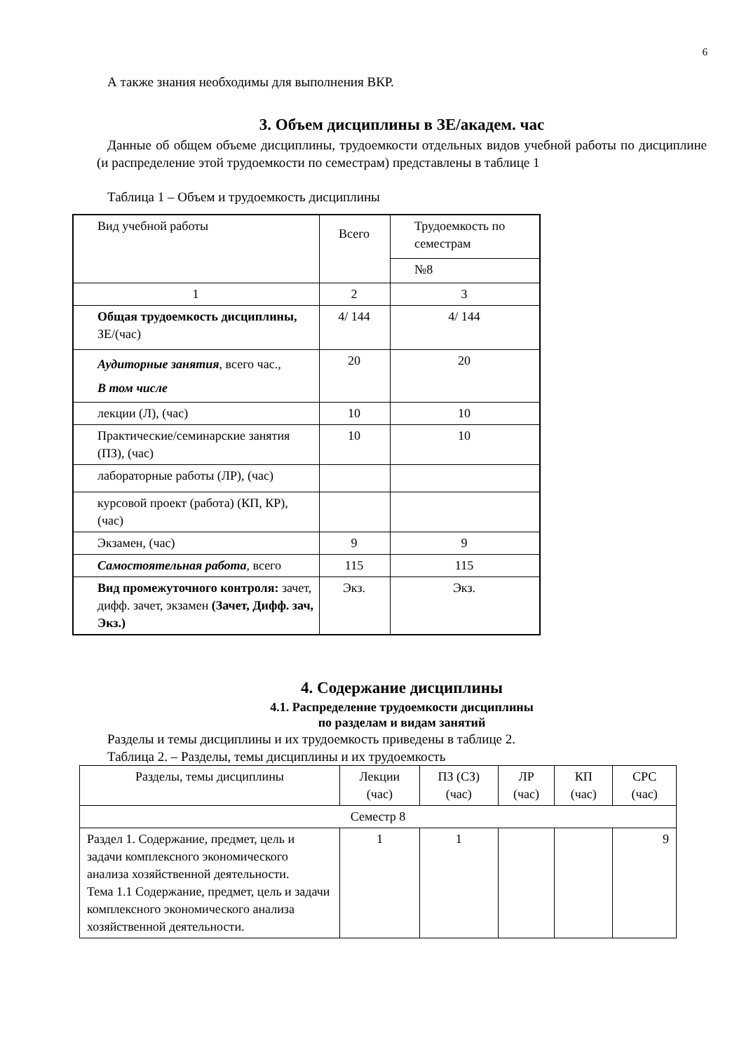6
А также знания необходимы для выполнения ВКР.
3. Объем дисциплины в ЗЕ/академ. час
Данные об общем объеме дисциплины, трудоемкости отдельных видов учебной работы по дисциплине (и распределение этой трудоемкости по семестрам) представлены в таблице 1
Таблица 1 – Объем и трудоемкость дисциплины
| Вид учебной работы | Всего | Трудоемкость по семестрам |
| --- | --- | --- |
| | | №8 |
| 1 | 2 | 3 |
| Общая трудоемкость дисциплины, ЗЕ/(час) | 4/ 144 | 4/ 144 |
| Аудиторные занятия , всего час., В том числе | 20 | 20 |
| лекции (Л), (час) | 10 | 10 |
| Практические/семинарские занятия (ПЗ), (час) | 10 | 10 |
| лабораторные работы (ЛР), (час) | | |
| курсовой проект (работа) (КП, КР), (час) | | |
| Экзамен, (час) | 9 | 9 |
| Самостоятельная работа , всего | 115 | 115 |
| Вид промежуточного контроля: зачет, дифф. зачет, экзамен (Зачет, Дифф. зач, Экз.) | Экз. | Экз. |
4. Содержание дисциплины
4.1. Распределение трудоемкости дисциплины
по разделам и видам занятий
Разделы и темы дисциплины и их трудоемкость приведены в таблице 2.
Таблица 2. – Разделы, темы дисциплины и их трудоемкость
| Разделы, темы дисциплины | Лекции (час) | ПЗ (СЗ) (час) | ЛР (час) | КП (час) | СРС (час) |
| --- | --- | --- | --- | --- | --- |
| Семестр 8 | | | | | |
| Раздел 1. Содержание, предмет, цель и задачи комплексного экономического анализа хозяйственной деятельности. Тема 1.1 Содержание, предмет, цель и задачи комплексного экономического анализа хозяйственной деятельности. | 1 | 1 | | | 9 |